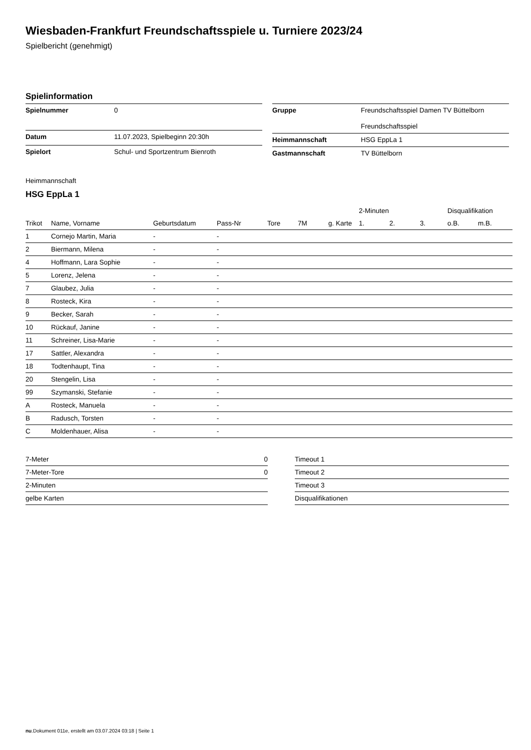Wiesbaden-Frankfurt Freundschaftsspiele u. Turniere 2023/24
Spielbericht (genehmigt)
Spielinformation
| Spielnummer | 0 |
| Datum | 11.07.2023, Spielbeginn 20:30h |
| Spielort | Schul- und Sportzentrum Bienroth |
| Gruppe | Freundschaftsspiel Damen TV Büttelborn Freundschaftsspiel |
| Heimmannschaft | HSG EppLa 1 |
| Gastmannschaft | TV Büttelborn |
Heimmannschaft
HSG EppLa 1
| | | | | | | | 2-Minuten | | | Disqualifikation | |
| --- | --- | --- | --- | --- | --- | --- | --- | --- | --- | --- | --- |
| Trikot | Name, Vorname | Geburtsdatum | Pass-Nr | Tore | 7M | g. Karte | 1. | 2. | 3. | o.B. | m.B. |
| 1 | Cornejo Martin, Maria | - | - | | | | | | | | |
| 2 | Biermann, Milena | - | - | | | | | | | | |
| 4 | Hoffmann, Lara Sophie | - | - | | | | | | | | |
| 5 | Lorenz, Jelena | - | - | | | | | | | | |
| 7 | Glaubez, Julia | - | - | | | | | | | | |
| 8 | Rosteck, Kira | - | - | | | | | | | | |
| 9 | Becker, Sarah | - | - | | | | | | | | |
| 10 | Rückauf, Janine | - | - | | | | | | | | |
| 11 | Schreiner, Lisa-Marie | - | - | | | | | | | | |
| 17 | Sattler, Alexandra | - | - | | | | | | | | |
| 18 | Todtenhaupt, Tina | - | - | | | | | | | | |
| 20 | Stengelin, Lisa | - | - | | | | | | | | |
| 99 | Szymanski, Stefanie | - | - | | | | | | | | |
| A | Rosteck, Manuela | - | - | | | | | | | | |
| B | Radusch, Torsten | - | - | | | | | | | | |
| C | Moldenhauer, Alisa | - | - | | | | | | | | |
| 7-Meter | 0 |
| 7-Meter-Tore | 0 |
| 2-Minuten | |
| gelbe Karten | |
| Timeout 1 |
| Timeout 2 |
| Timeout 3 |
| Disqualifikationen |
nu.Dokument 011e, erstellt am 03.07.2024 03:18 | Seite 1